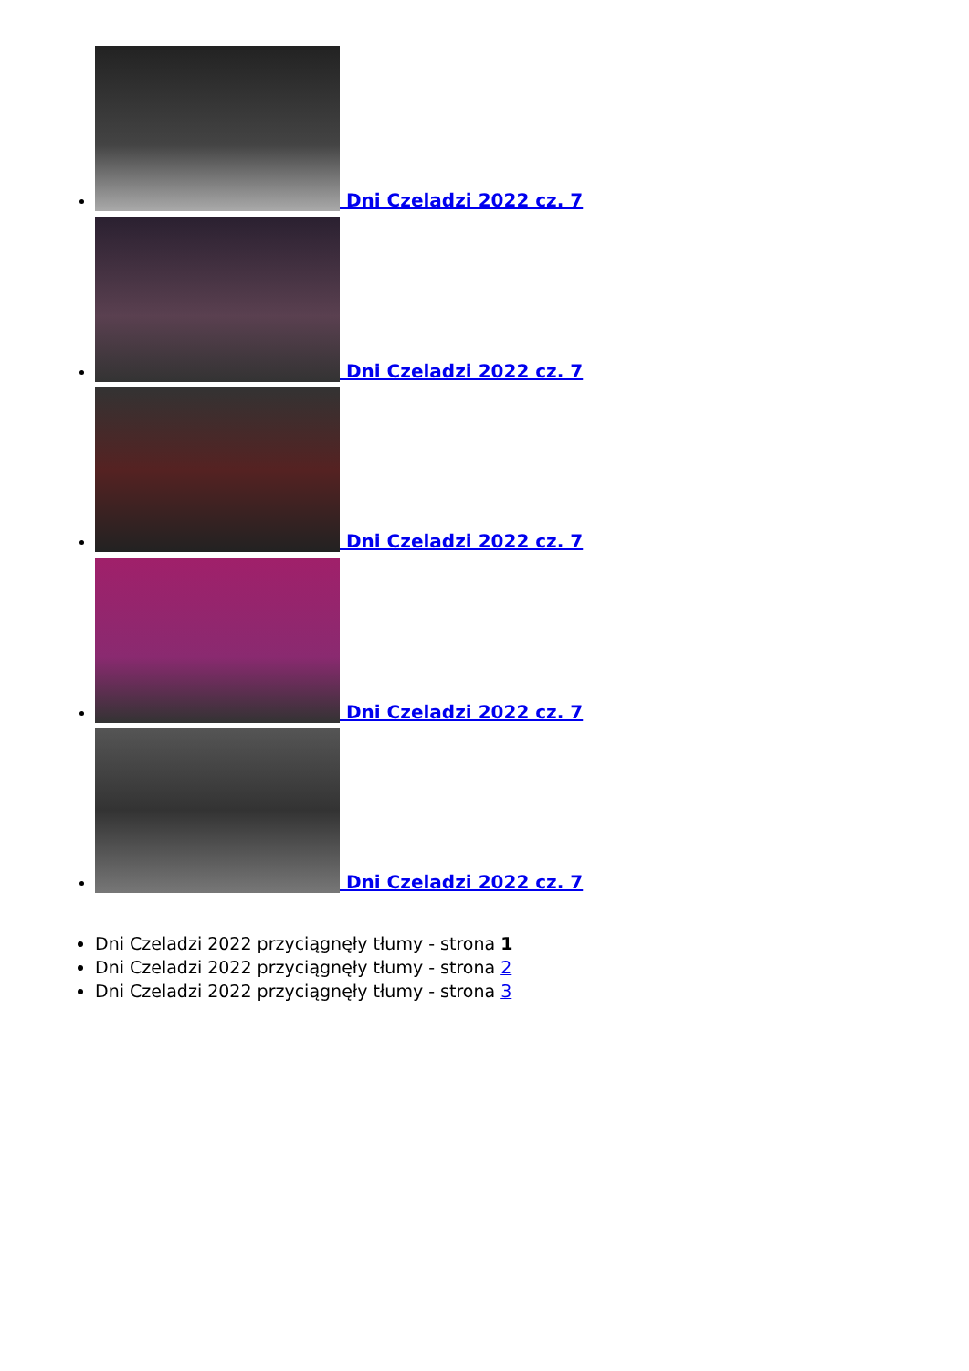Dni Czeladzi 2022 cz. 7
Dni Czeladzi 2022 cz. 7
Dni Czeladzi 2022 cz. 7
Dni Czeladzi 2022 cz. 7
Dni Czeladzi 2022 cz. 7
Dni Czeladzi 2022 przyciągnęły tłumy - strona 1
Dni Czeladzi 2022 przyciągnęły tłumy - strona 2
Dni Czeladzi 2022 przyciągnęły tłumy - strona 3